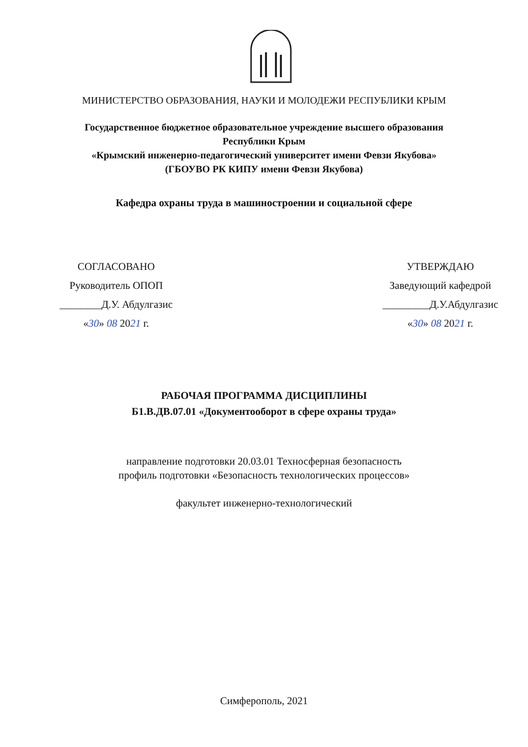МИНИСТЕРСТВО ОБРАЗОВАНИЯ, НАУКИ И МОЛОДЕЖИ РЕСПУБЛИКИ КРЫМ
Государственное бюджетное образовательное учреждение высшего образования
Республики Крым
«Крымский инженерно-педагогический университет имени Февзи Якубова»
(ГБОУВО РК КИПУ имени Февзи Якубова)
Кафедра охраны труда в машиностроении и социальной сфере
СОГЛАСОВАНО
Руководитель ОПОП
________Д.У. Абдулгазис
«30» 08 2021 г.
УТВЕРЖДАЮ
Заведующий кафедрой
_________Д.У.Абдулгазис
«30» 08 2021 г.
РАБОЧАЯ ПРОГРАММА ДИСЦИПЛИНЫ
Б1.В.ДВ.07.01 «Документооборот в сфере охраны труда»
направление подготовки 20.03.01 Техносферная безопасность
профиль подготовки «Безопасность технологических процессов»
факультет инженерно-технологический
Симферополь, 2021